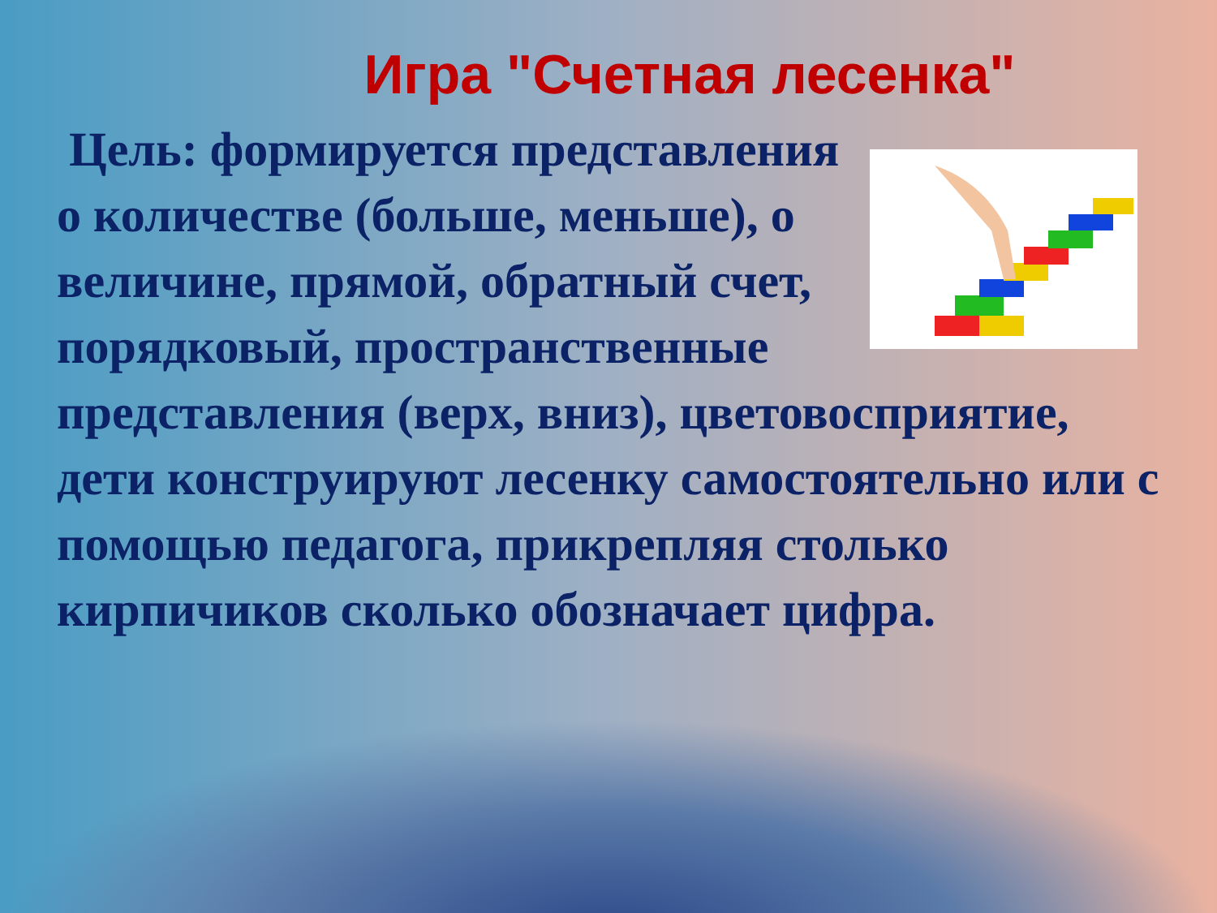Игра "Счетная лесенка"
Цель: формируется представления о количестве (больше, меньше), о величине, прямой, обратный счет, порядковый, пространственные представления (верх, вниз), цветовосприятие, дети конструируют лесенку самостоятельно или с помощью педагога, прикрепляя столько кирпичиков сколько обозначает цифра.